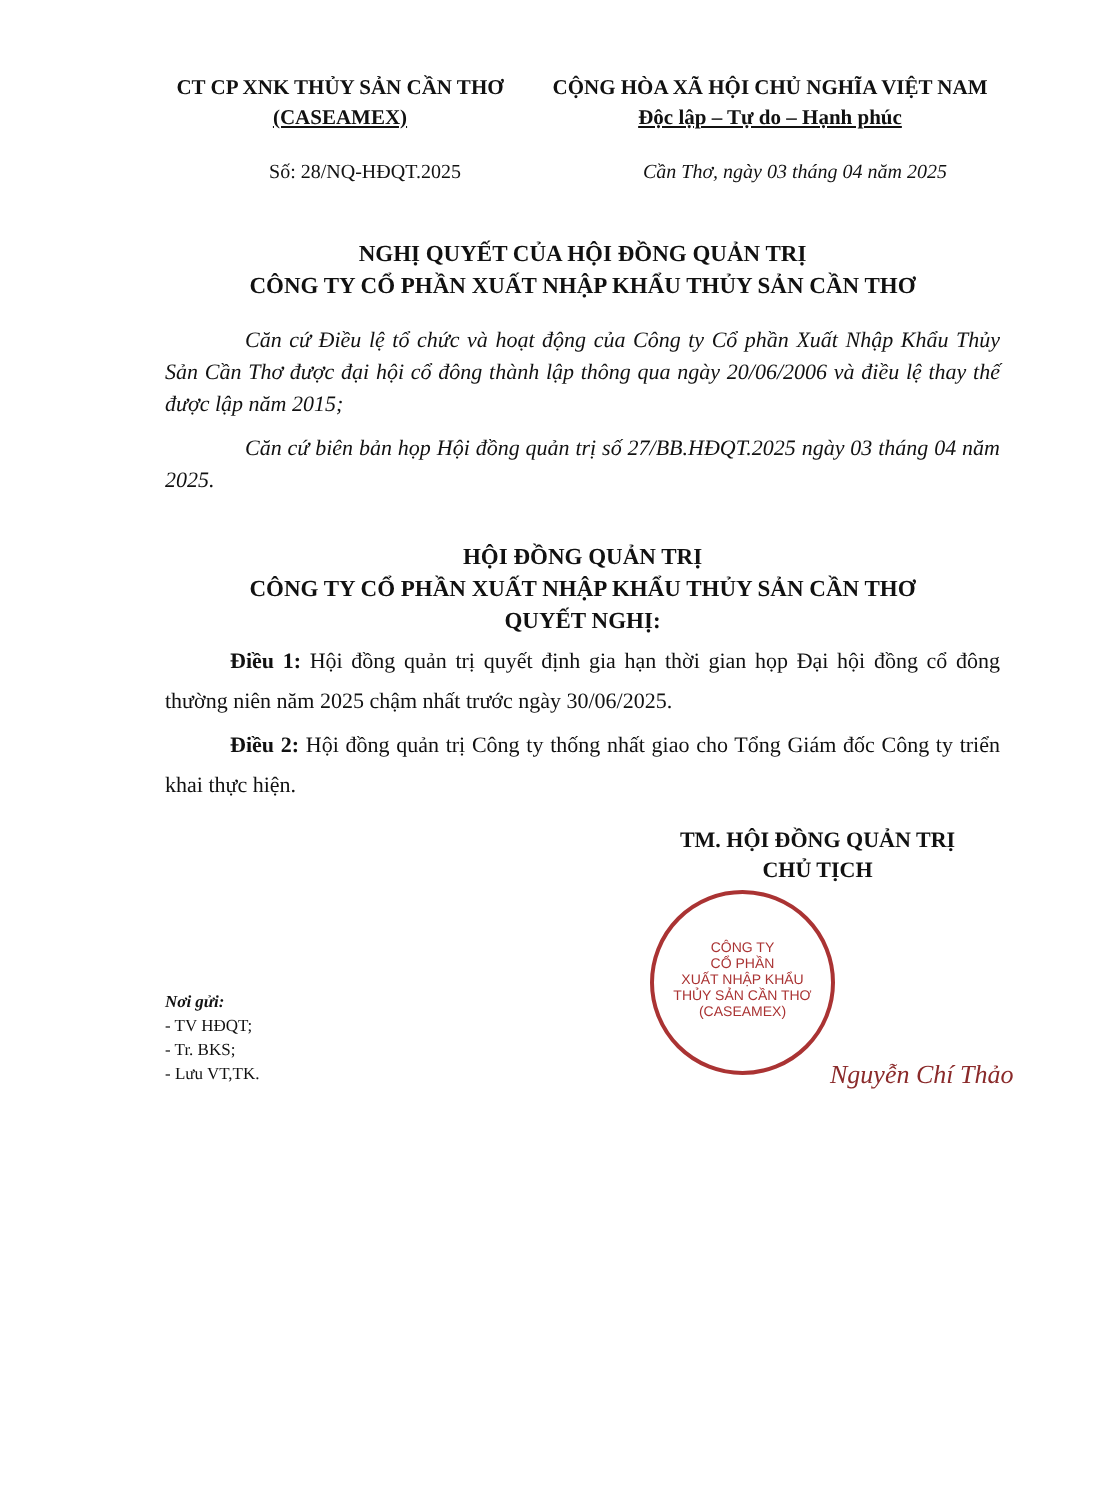CT CP XNK THỦY SẢN CẦN THƠ
(CASEAMEX)
CỘNG HÒA XÃ HỘI CHỦ NGHĨA VIỆT NAM
Độc lập – Tự do – Hạnh phúc
Số: 28/NQ-HĐQT.2025 Cần Thơ, ngày 03 tháng 04 năm 2025
NGHỊ QUYẾT CỦA HỘI ĐỒNG QUẢN TRỊ
CÔNG TY CỔ PHẦN XUẤT NHẬP KHẨU THỦY SẢN CẦN THƠ
Căn cứ Điều lệ tổ chức và hoạt động của Công ty Cổ phần Xuất Nhập Khẩu Thủy Sản Cần Thơ được đại hội cổ đông thành lập thông qua ngày 20/06/2006 và điều lệ thay thế được lập năm 2015;
Căn cứ biên bản họp Hội đồng quản trị số 27/BB.HĐQT.2025 ngày 03 tháng 04 năm 2025.
HỘI ĐỒNG QUẢN TRỊ
CÔNG TY CỔ PHẦN XUẤT NHẬP KHẨU THỦY SẢN CẦN THƠ
QUYẾT NGHỊ:
Điều 1: Hội đồng quản trị quyết định gia hạn thời gian họp Đại hội đồng cổ đông thường niên năm 2025 chậm nhất trước ngày 30/06/2025.
Điều 2: Hội đồng quản trị Công ty thống nhất giao cho Tổng Giám đốc Công ty triển khai thực hiện.
TM. HỘI ĐỒNG QUẢN TRỊ
CHỦ TỊCH
CÔNG TY
CỔ PHẦN
XUẤT NHẬP KHẨU
THỦY SẢN CẦN THƠ
(CASEAMEX)
Nguyễn Chí Thảo
Nơi gửi:
- TV HĐQT;
- Tr. BKS;
- Lưu VT,TK.